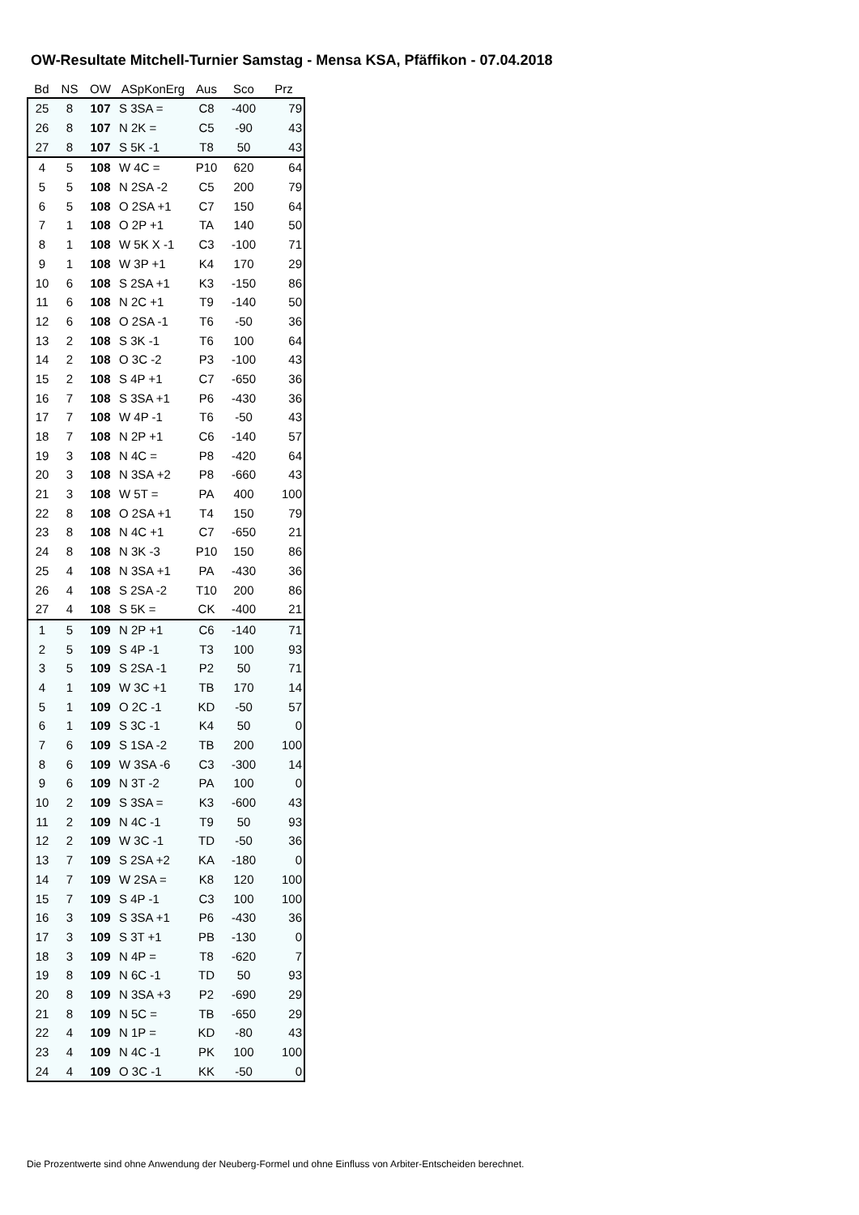OW-Resultate Mitchell-Turnier Samstag - Mensa KSA, Pfäffikon - 07.04.2018
| Bd | NS | OW | ASpKonErg | Aus | Sco | Prz |
| --- | --- | --- | --- | --- | --- | --- |
| 25 | 8 | 107 | S 3SA = | C8 | -400 | 79 |
| 26 | 8 | 107 | N 2K = | C5 | -90 | 43 |
| 27 | 8 | 107 | S 5K -1 | T8 | 50 | 43 |
| 4 | 5 | 108 | W 4C = | P10 | 620 | 64 |
| 5 | 5 | 108 | N 2SA -2 | C5 | 200 | 79 |
| 6 | 5 | 108 | O 2SA +1 | C7 | 150 | 64 |
| 7 | 1 | 108 | O 2P +1 | TA | 140 | 50 |
| 8 | 1 | 108 | W 5K X -1 | C3 | -100 | 71 |
| 9 | 1 | 108 | W 3P +1 | K4 | 170 | 29 |
| 10 | 6 | 108 | S 2SA +1 | K3 | -150 | 86 |
| 11 | 6 | 108 | N 2C +1 | T9 | -140 | 50 |
| 12 | 6 | 108 | O 2SA -1 | T6 | -50 | 36 |
| 13 | 2 | 108 | S 3K -1 | T6 | 100 | 64 |
| 14 | 2 | 108 | O 3C -2 | P3 | -100 | 43 |
| 15 | 2 | 108 | S 4P +1 | C7 | -650 | 36 |
| 16 | 7 | 108 | S 3SA +1 | P6 | -430 | 36 |
| 17 | 7 | 108 | W 4P -1 | T6 | -50 | 43 |
| 18 | 7 | 108 | N 2P +1 | C6 | -140 | 57 |
| 19 | 3 | 108 | N 4C = | P8 | -420 | 64 |
| 20 | 3 | 108 | N 3SA +2 | P8 | -660 | 43 |
| 21 | 3 | 108 | W 5T = | PA | 400 | 100 |
| 22 | 8 | 108 | O 2SA +1 | T4 | 150 | 79 |
| 23 | 8 | 108 | N 4C +1 | C7 | -650 | 21 |
| 24 | 8 | 108 | N 3K -3 | P10 | 150 | 86 |
| 25 | 4 | 108 | N 3SA +1 | PA | -430 | 36 |
| 26 | 4 | 108 | S 2SA -2 | T10 | 200 | 86 |
| 27 | 4 | 108 | S 5K = | CK | -400 | 21 |
| 1 | 5 | 109 | N 2P +1 | C6 | -140 | 71 |
| 2 | 5 | 109 | S 4P -1 | T3 | 100 | 93 |
| 3 | 5 | 109 | S 2SA -1 | P2 | 50 | 71 |
| 4 | 1 | 109 | W 3C +1 | TB | 170 | 14 |
| 5 | 1 | 109 | O 2C -1 | KD | -50 | 57 |
| 6 | 1 | 109 | S 3C -1 | K4 | 50 | 0 |
| 7 | 6 | 109 | S 1SA -2 | TB | 200 | 100 |
| 8 | 6 | 109 | W 3SA -6 | C3 | -300 | 14 |
| 9 | 6 | 109 | N 3T -2 | PA | 100 | 0 |
| 10 | 2 | 109 | S 3SA = | K3 | -600 | 43 |
| 11 | 2 | 109 | N 4C -1 | T9 | 50 | 93 |
| 12 | 2 | 109 | W 3C -1 | TD | -50 | 36 |
| 13 | 7 | 109 | S 2SA +2 | KA | -180 | 0 |
| 14 | 7 | 109 | W 2SA = | K8 | 120 | 100 |
| 15 | 7 | 109 | S 4P -1 | C3 | 100 | 100 |
| 16 | 3 | 109 | S 3SA +1 | P6 | -430 | 36 |
| 17 | 3 | 109 | S 3T +1 | PB | -130 | 0 |
| 18 | 3 | 109 | N 4P = | T8 | -620 | 7 |
| 19 | 8 | 109 | N 6C -1 | TD | 50 | 93 |
| 20 | 8 | 109 | N 3SA +3 | P2 | -690 | 29 |
| 21 | 8 | 109 | N 5C = | TB | -650 | 29 |
| 22 | 4 | 109 | N 1P = | KD | -80 | 43 |
| 23 | 4 | 109 | N 4C -1 | PK | 100 | 100 |
| 24 | 4 | 109 | O 3C -1 | KK | -50 | 0 |
Die Prozentwerte sind ohne Anwendung der Neuberg-Formel und ohne Einfluss von Arbiter-Entscheiden berechnet.